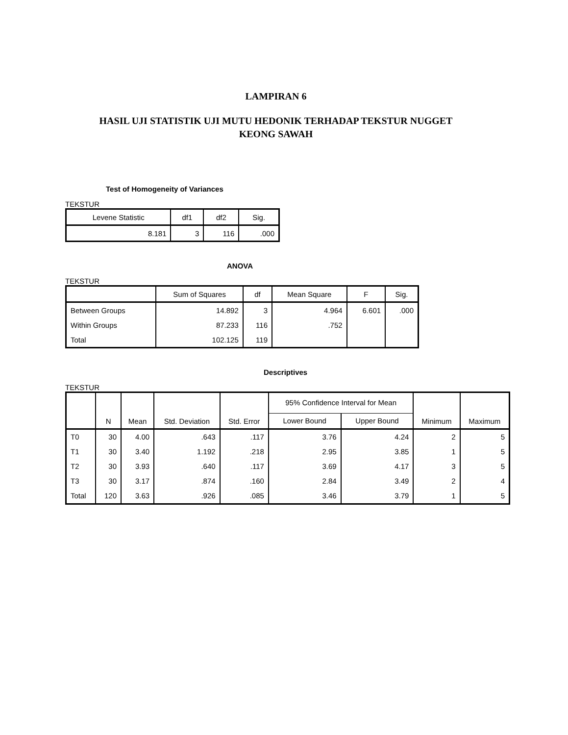LAMPIRAN 6
HASIL UJI STATISTIK UJI MUTU HEDONIK TERHADAP TEKSTUR NUGGET
KEONG SAWAH
Test of Homogeneity of Variances
TEKSTUR
| Levene Statistic | df1 | df2 | Sig. |
| --- | --- | --- | --- |
| 8.181 | 3 | 116 | .000 |
ANOVA
TEKSTUR
| | Sum of Squares | df | Mean Square | F | Sig. |
| --- | --- | --- | --- | --- | --- |
| Between Groups | 14.892 | 3 | 4.964 | 6.601 | .000 |
| Within Groups | 87.233 | 116 | .752 | | |
| Total | 102.125 | 119 | | | |
Descriptives
TEKSTUR
| | N | Mean | Std. Deviation | Std. Error | 95% Confidence Interval for Mean | | Minimum | Maximum |
| --- | --- | --- | --- | --- | --- | --- | --- | --- |
| | | | | | Lower Bound | Upper Bound | | |
| T0 | 30 | 4.00 | .643 | .117 | 3.76 | 4.24 | 2 | 5 |
| T1 | 30 | 3.40 | 1.192 | .218 | 2.95 | 3.85 | 1 | 5 |
| T2 | 30 | 3.93 | .640 | .117 | 3.69 | 4.17 | 3 | 5 |
| T3 | 30 | 3.17 | .874 | .160 | 2.84 | 3.49 | 2 | 4 |
| Total | 120 | 3.63 | .926 | .085 | 3.46 | 3.79 | 1 | 5 |